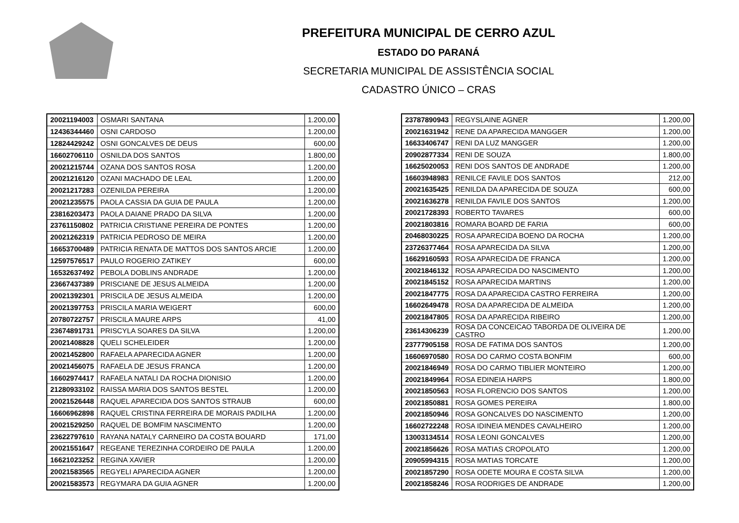PREFEITURA MUNICIPAL DE CERRO AZUL
ESTADO DO PARANÁ
SECRETARIA MUNICIPAL DE ASSISTÊNCIA SOCIAL
CADASTRO ÚNICO – CRAS
| 20021194003 | OSMARI SANTANA | 1.200,00 |
| 12436344460 | OSNI CARDOSO | 1.200,00 |
| 12824429242 | OSNI GONCALVES DE DEUS | 600,00 |
| 16602706110 | OSNILDA DOS SANTOS | 1.800,00 |
| 20021215744 | OZANA DOS SANTOS ROSA | 1.200,00 |
| 20021216120 | OZANI MACHADO DE LEAL | 1.200,00 |
| 20021217283 | OZENILDA PEREIRA | 1.200,00 |
| 20021235575 | PAOLA CASSIA DA GUIA DE PAULA | 1.200,00 |
| 23816203473 | PAOLA DAIANE PRADO DA SILVA | 1.200,00 |
| 23761150802 | PATRICIA CRISTIANE PEREIRA DE PONTES | 1.200,00 |
| 20021262319 | PATRICIA PEDROSO DE MEIRA | 1.200,00 |
| 16653700489 | PATRICIA RENATA DE MATTOS DOS SANTOS ARCIE | 1.200,00 |
| 12597576517 | PAULO ROGERIO ZATIKEY | 600,00 |
| 16532637492 | PEBOLA DOBLINS ANDRADE | 1.200,00 |
| 23667437389 | PRISCIANE DE JESUS ALMEIDA | 1.200,00 |
| 20021392301 | PRISCILA DE JESUS ALMEIDA | 1.200,00 |
| 20021397753 | PRISCILA MARIA WEIGERT | 600,00 |
| 20780722757 | PRISCILA MAURE ARPS | 41,00 |
| 23674891731 | PRISCYLA SOARES DA SILVA | 1.200,00 |
| 20021408828 | QUELI SCHELEIDER | 1.200,00 |
| 20021452800 | RAFAELA APARECIDA AGNER | 1.200,00 |
| 20021456075 | RAFAELA DE JESUS FRANCA | 1.200,00 |
| 16602974417 | RAFAELA NATALI DA ROCHA DIONISIO | 1.200,00 |
| 21280933102 | RAISSA MARIA DOS SANTOS BESTEL | 1.200,00 |
| 20021526448 | RAQUEL APARECIDA DOS SANTOS STRAUB | 600,00 |
| 16606962898 | RAQUEL CRISTINA FERREIRA DE MORAIS PADILHA | 1.200,00 |
| 20021529250 | RAQUEL DE BOMFIM NASCIMENTO | 1.200,00 |
| 23622797610 | RAYANA NATALY CARNEIRO DA COSTA BOUARD | 171,00 |
| 20021551647 | REGEANE TEREZINHA CORDEIRO DE PAULA | 1.200,00 |
| 16621023252 | REGINA XAVIER | 1.200,00 |
| 20021583565 | REGYELI APARECIDA AGNER | 1.200,00 |
| 20021583573 | REGYMARA DA GUIA AGNER | 1.200,00 |
| 23787890943 | REGYSLAINE AGNER | 1.200,00 |
| 20021631942 | RENE DA APARECIDA MANGGER | 1.200,00 |
| 16633406747 | RENI DA LUZ MANGGER | 1.200,00 |
| 20902877334 | RENI DE SOUZA | 1.800,00 |
| 16625020053 | RENI DOS SANTOS DE ANDRADE | 1.200,00 |
| 16603948983 | RENILCE FAVILE DOS SANTOS | 212,00 |
| 20021635425 | RENILDA DA APARECIDA DE SOUZA | 600,00 |
| 20021636278 | RENILDA FAVILE DOS SANTOS | 1.200,00 |
| 20021728393 | ROBERTO TAVARES | 600,00 |
| 20021803816 | ROMARA BOARD DE FARIA | 600,00 |
| 20468030225 | ROSA APARECIDA BOENO DA ROCHA | 1.200,00 |
| 23726377464 | ROSA APARECIDA DA SILVA | 1.200,00 |
| 16629160593 | ROSA APARECIDA DE FRANCA | 1.200,00 |
| 20021846132 | ROSA APARECIDA DO NASCIMENTO | 1.200,00 |
| 20021845152 | ROSA APARECIDA MARTINS | 1.200,00 |
| 20021847775 | ROSA DA APARECIDA CASTRO FERREIRA | 1.200,00 |
| 16602649478 | ROSA DA APARECIDA DE ALMEIDA | 1.200,00 |
| 20021847805 | ROSA DA APARECIDA RIBEIRO | 1.200,00 |
| 23614306239 | ROSA DA CONCEICAO TABORDA DE OLIVEIRA DE CASTRO | 1.200,00 |
| 23777905158 | ROSA DE FATIMA DOS SANTOS | 1.200,00 |
| 16606970580 | ROSA DO CARMO COSTA BONFIM | 600,00 |
| 20021846949 | ROSA DO CARMO TIBLIER MONTEIRO | 1.200,00 |
| 20021849964 | ROSA EDINEIA HARPS | 1.800,00 |
| 20021850563 | ROSA FLORENCIO DOS SANTOS | 1.200,00 |
| 20021850881 | ROSA GOMES PEREIRA | 1.800,00 |
| 20021850946 | ROSA GONCALVES DO NASCIMENTO | 1.200,00 |
| 16602722248 | ROSA IDINEIA MENDES CAVALHEIRO | 1.200,00 |
| 13003134514 | ROSA LEONI GONCALVES | 1.200,00 |
| 20021856626 | ROSA MATIAS CROPOLATO | 1.200,00 |
| 20905994315 | ROSA MATIAS TORCATE | 1.200,00 |
| 20021857290 | ROSA ODETE MOURA E COSTA SILVA | 1.200,00 |
| 20021858246 | ROSA RODRIGES DE ANDRADE | 1.200,00 |